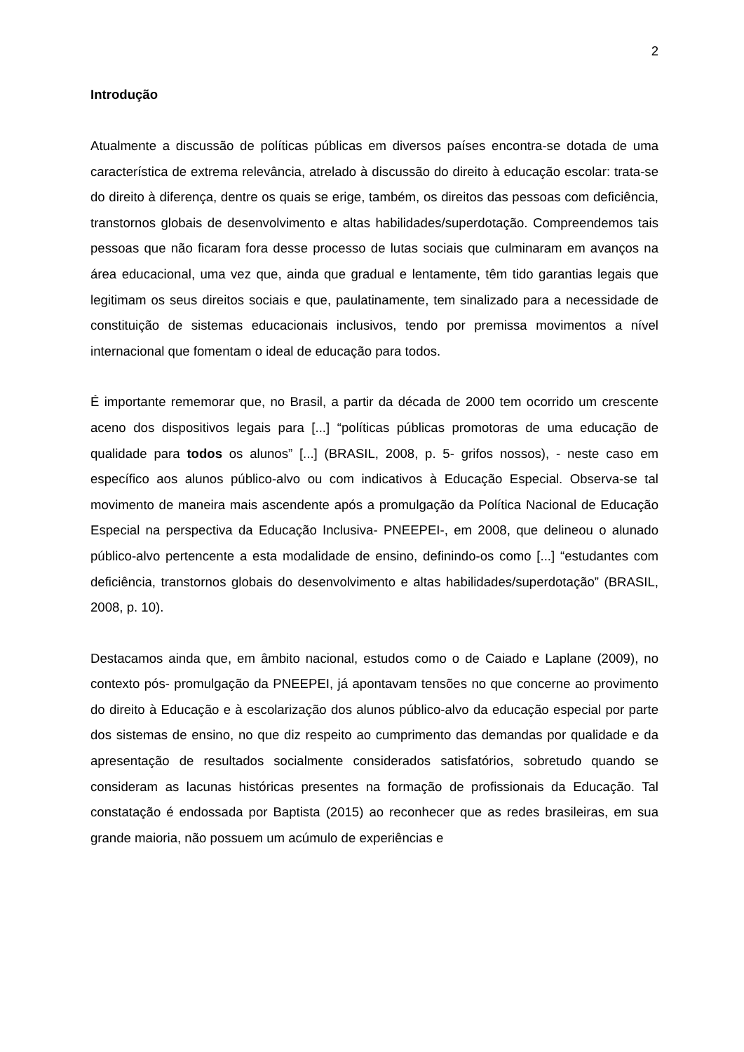2
Introdução
Atualmente a discussão de políticas públicas em diversos países encontra-se dotada de uma característica de extrema relevância, atrelado à discussão do direito à educação escolar: trata-se do direito à diferença, dentre os quais se erige, também, os direitos das pessoas com deficiência, transtornos globais de desenvolvimento e altas habilidades/superdotação. Compreendemos tais pessoas que não ficaram fora desse processo de lutas sociais que culminaram em avanços na área educacional, uma vez que, ainda que gradual e lentamente, têm tido garantias legais que legitimam os seus direitos sociais e que, paulatinamente, tem sinalizado para a necessidade de constituição de sistemas educacionais inclusivos, tendo por premissa movimentos a nível internacional que fomentam o ideal de educação para todos.
É importante rememorar que, no Brasil, a partir da década de 2000 tem ocorrido um crescente aceno dos dispositivos legais para [...] “políticas públicas promotoras de uma educação de qualidade para todos os alunos” [...] (BRASIL, 2008, p. 5- grifos nossos), - neste caso em específico aos alunos público-alvo ou com indicativos à Educação Especial. Observa-se tal movimento de maneira mais ascendente após a promulgação da Política Nacional de Educação Especial na perspectiva da Educação Inclusiva- PNEEPEI-, em 2008, que delineou o alunado público-alvo pertencente a esta modalidade de ensino, definindo-os como [...] “estudantes com deficiência, transtornos globais do desenvolvimento e altas habilidades/superdotação” (BRASIL, 2008, p. 10).
Destacamos ainda que, em âmbito nacional, estudos como o de Caiado e Laplane (2009), no contexto pós- promulgação da PNEEPEI, já apontavam tensões no que concerne ao provimento do direito à Educação e à escolarização dos alunos público-alvo da educação especial por parte dos sistemas de ensino, no que diz respeito ao cumprimento das demandas por qualidade e da apresentação de resultados socialmente considerados satisfatórios, sobretudo quando se consideram as lacunas históricas presentes na formação de profissionais da Educação. Tal constatação é endossada por Baptista (2015) ao reconhecer que as redes brasileiras, em sua grande maioria, não possuem um acúmulo de experiências e